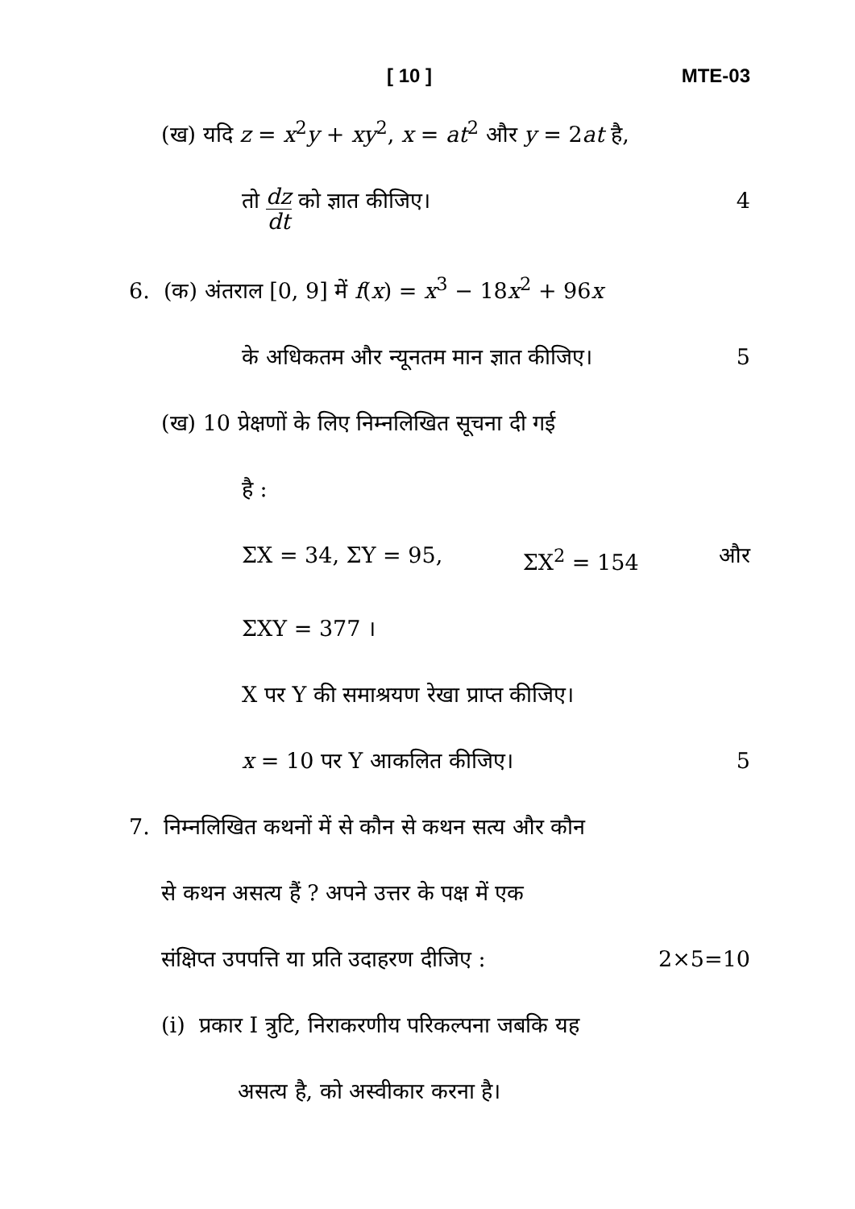[ 10 ] MTE-03
(ख) यदि z = x<sup>2</sup>y + xy<sup>2</sup>, x = at<sup>2</sup> और y = 2at है,
तो dz dt को ज्ञात कीजिए। 4
6. (क) अंतराल [0, 9] में f(x) = x<sup>3</sup> − 18x<sup>2</sup> + 96x
के अधिकतम और न्यूनतम मान ज्ञात कीजिए। 5
(ख) 10 प्रेक्षणों के लिए निम्नलिखित सूचना दी गई
है :
ΣX = 34, ΣY = 95, ΣX<sup>2</sup> = 154 और
ΣXY = 377 ।
X पर Y की समाश्रयण रेखा प्राप्त कीजिए।
x = 10 पर Y आकलित कीजिए। 5
7. निम्नलिखित कथनों में से कौन से कथन सत्य और कौन
से कथन असत्य हैं ? अपने उत्तर के पक्ष में एक
संक्षिप्त उपपत्ति या प्रति उदाहरण दीजिए : 2×5=10
(i) प्रकार I त्रुटि, निराकरणीय परिकल्पना जबकि यह
असत्य है, को अस्वीकार करना है।